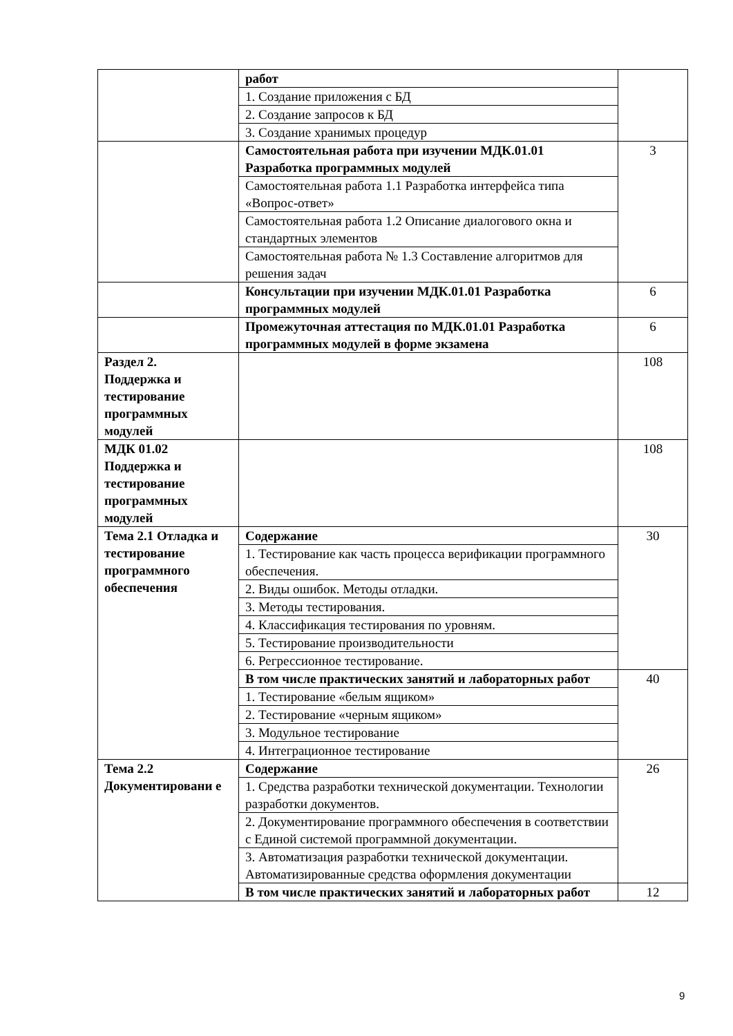| | работ | |
| | 1. Создание приложения с БД | |
| | 2. Создание запросов к БД | |
| | 3. Создание хранимых процедур | |
| | Самостоятельная работа при изучении МДК.01.01 Разработка программных модулей | 3 |
| | Самостоятельная работа 1.1 Разработка интерфейса типа «Вопрос-ответ» | |
| | Самостоятельная работа 1.2 Описание диалогового окна и стандартных элементов | |
| | Самостоятельная работа № 1.3 Составление алгоритмов для решения задач | |
| | Консультации при изучении МДК.01.01 Разработка программных модулей | 6 |
| | Промежуточная аттестация по МДК.01.01 Разработка программных модулей в форме экзамена | 6 |
| Раздел 2. Поддержка и тестирование программных модулей | | 108 |
| МДК 01.02 Поддержка и тестирование программных модулей | | 108 |
| Тема 2.1 Отладка и тестирование программного обеспечения | Содержание | 30 |
| | 1. Тестирование как часть процесса верификации программного обеспечения. | |
| | 2. Виды ошибок. Методы отладки. | |
| | 3. Методы тестирования. | |
| | 4. Классификация тестирования по уровням. | |
| | 5. Тестирование производительности | |
| | 6. Регрессионное тестирование. | |
| | В том числе практических занятий и лабораторных работ | 40 |
| | 1. Тестирование «белым ящиком» | |
| | 2. Тестирование «черным ящиком» | |
| | 3. Модульное тестирование | |
| | 4. Интеграционное тестирование | |
| Тема 2.2 Документировани е | Содержание | 26 |
| | 1. Средства разработки технической документации. Технологии разработки документов. | |
| | 2. Документирование программного обеспечения в соответствии с Единой системой программной документации. | |
| | 3. Автоматизация разработки технической документации. Автоматизированные средства оформления документации | |
| | В том числе практических занятий и лабораторных работ | 12 |
9